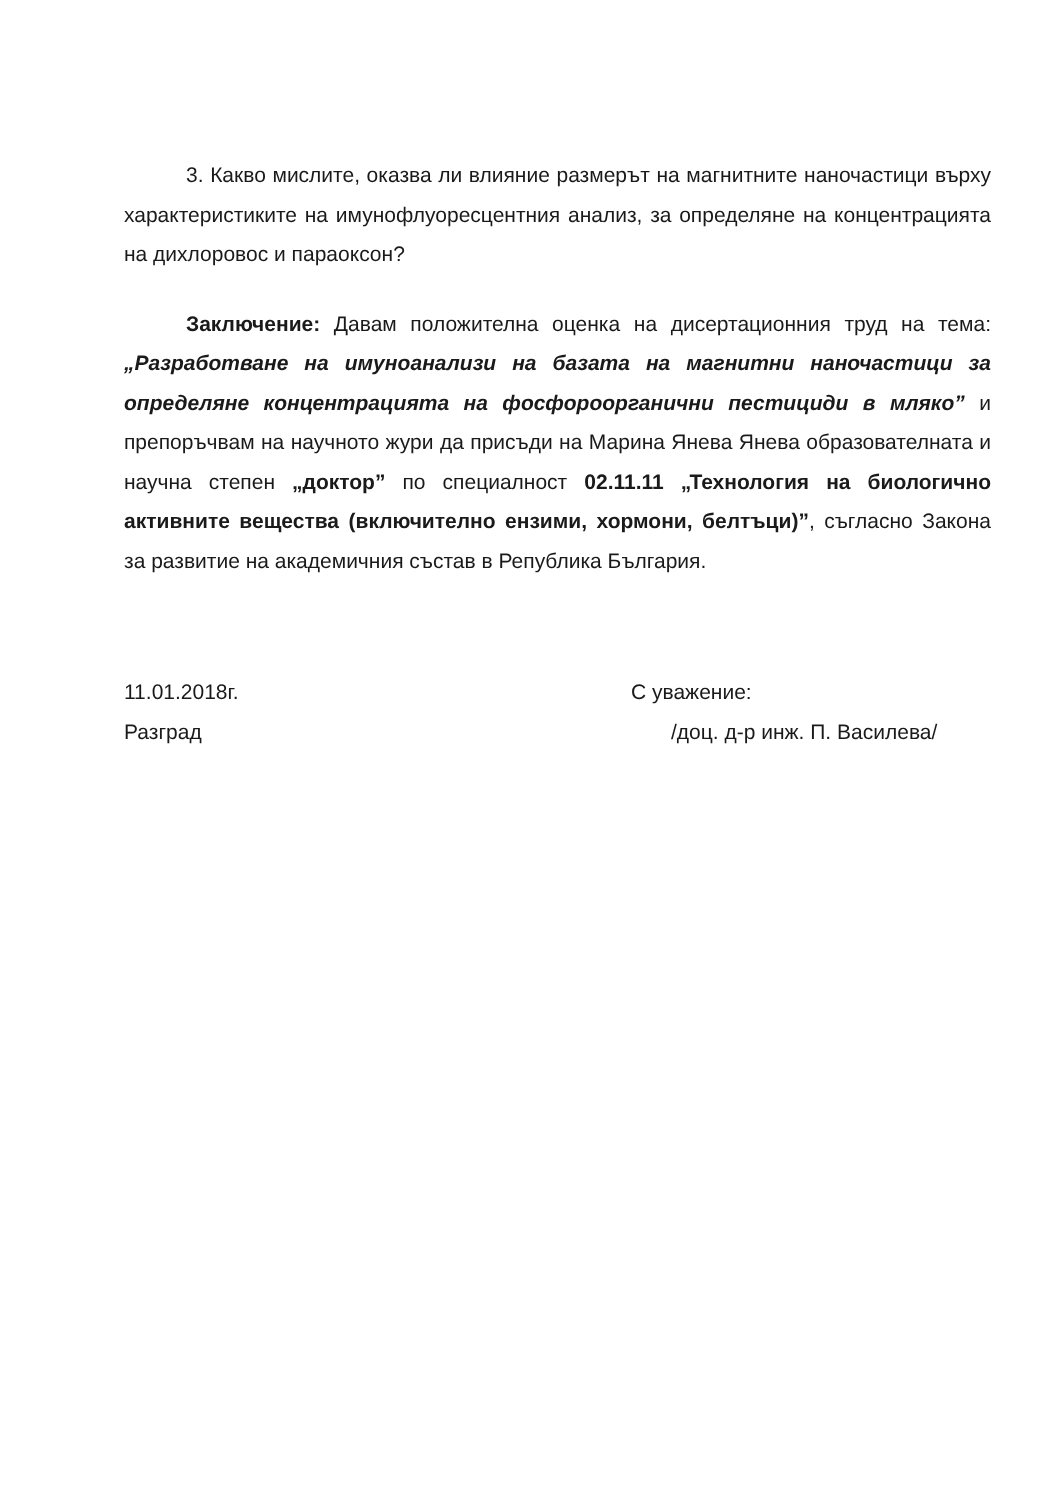3. Какво мислите, оказва ли влияние размерът на магнитните наночастици върху характеристиките на имунофлуоресцентния анализ, за определяне на концентрацията на дихлоровос и параоксон?
Заключение: Давам положителна оценка на дисертационния труд на тема: „Разработване на имуноанализи на базата на магнитни наночастици за определяне концентрацията на фосфороорганични пестициди в мляко” и препоръчвам на научното жури да присъди на Марина Янева Янева образователната и научна степен „доктор” по специалност 02.11.11 „Технология на биологично активните вещества (включително ензими, хормони, белтъци)”, съгласно Закона за развитие на академичния състав в Република България.
11.01.2018г.
Разград
С уважение:
/доц. д-р инж. П. Василева/